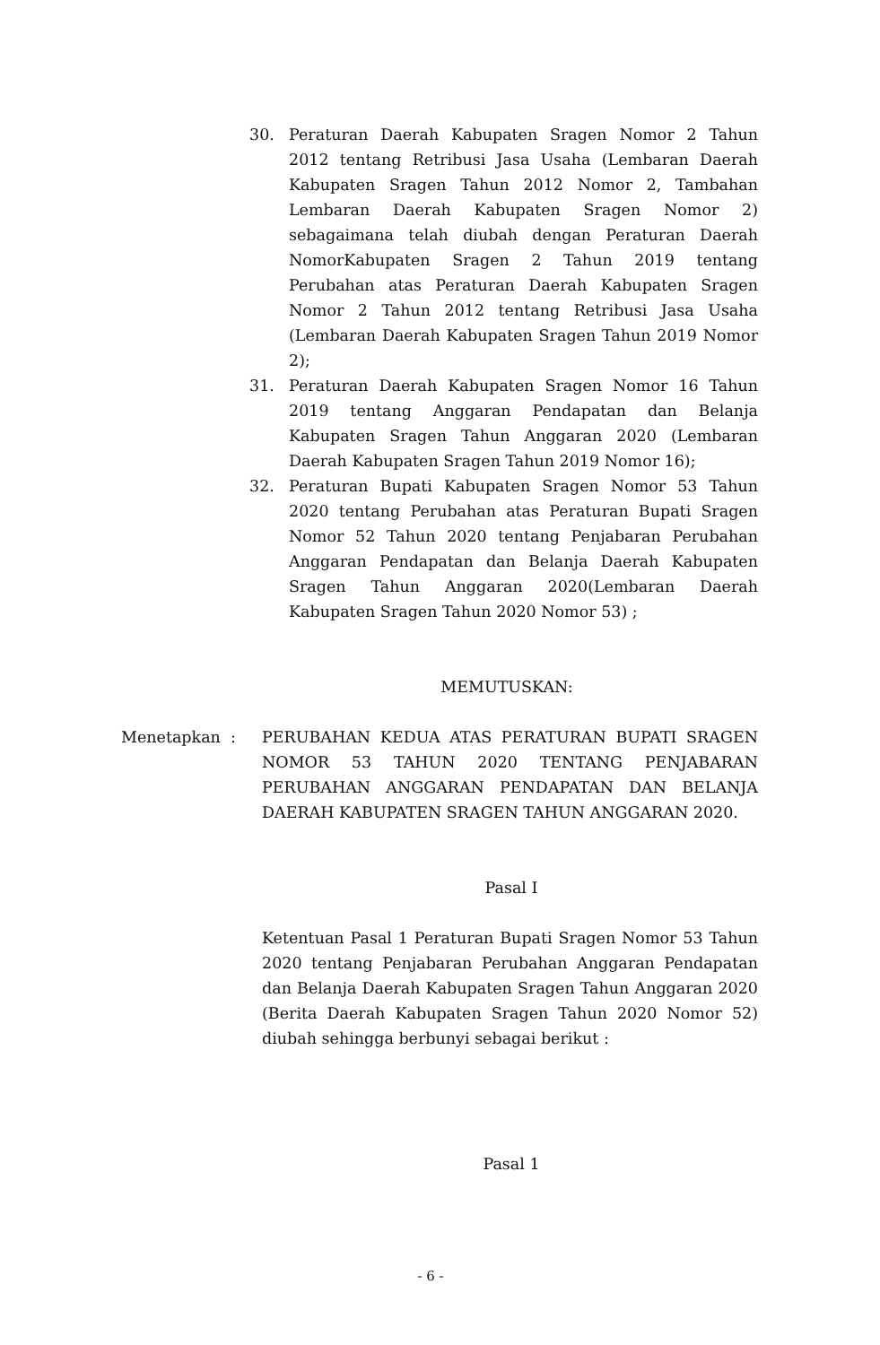30. Peraturan Daerah Kabupaten Sragen Nomor 2 Tahun 2012 tentang Retribusi Jasa Usaha (Lembaran Daerah Kabupaten Sragen Tahun 2012 Nomor 2, Tambahan Lembaran Daerah Kabupaten Sragen Nomor 2) sebagaimana telah diubah dengan Peraturan Daerah NomorKabupaten Sragen 2 Tahun 2019 tentang Perubahan atas Peraturan Daerah Kabupaten Sragen Nomor 2 Tahun 2012 tentang Retribusi Jasa Usaha (Lembaran Daerah Kabupaten Sragen Tahun 2019 Nomor 2);
31. Peraturan Daerah Kabupaten Sragen Nomor 16 Tahun 2019 tentang Anggaran Pendapatan dan Belanja Kabupaten Sragen Tahun Anggaran 2020 (Lembaran Daerah Kabupaten Sragen Tahun 2019 Nomor 16);
32. Peraturan Bupati Kabupaten Sragen Nomor 53 Tahun 2020 tentang Perubahan atas Peraturan Bupati Sragen Nomor 52 Tahun 2020 tentang Penjabaran Perubahan Anggaran Pendapatan dan Belanja Daerah Kabupaten Sragen Tahun Anggaran 2020(Lembaran Daerah Kabupaten Sragen Tahun 2020 Nomor 53) ;
MEMUTUSKAN:
Menetapkan : PERUBAHAN KEDUA ATAS PERATURAN BUPATI SRAGEN NOMOR 53 TAHUN 2020 TENTANG PENJABARAN PERUBAHAN ANGGARAN PENDAPATAN DAN BELANJA DAERAH KABUPATEN SRAGEN TAHUN ANGGARAN 2020.
Pasal I
Ketentuan Pasal 1 Peraturan Bupati Sragen Nomor 53 Tahun 2020 tentang Penjabaran Perubahan Anggaran Pendapatan dan Belanja Daerah Kabupaten Sragen Tahun Anggaran 2020 (Berita Daerah Kabupaten Sragen Tahun 2020 Nomor 52) diubah sehingga berbunyi sebagai berikut :
Pasal 1
- 6 -